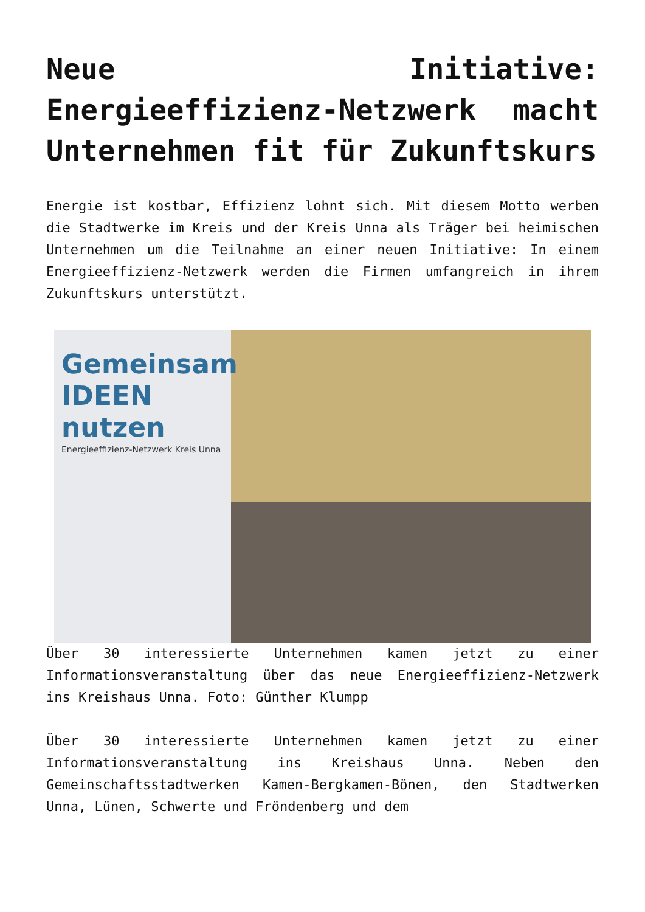Neue Initiative: Energieeffizienz-Netzwerk macht Unternehmen fit für Zukunftskurs
Energie ist kostbar, Effizienz lohnt sich. Mit diesem Motto werben die Stadtwerke im Kreis und der Kreis Unna als Träger bei heimischen Unternehmen um die Teilnahme an einer neuen Initiative: In einem Energieeffizienz-Netzwerk werden die Firmen umfangreich in ihrem Zukunftskurs unterstützt.
Gemeinsam IDEEN nutzen
Energieeffizienz-Netzwerk Kreis Unna
Über 30 interessierte Unternehmen kamen jetzt zu einer Informationsveranstaltung über das neue Energieeffizienz-Netzwerk ins Kreishaus Unna. Foto: Günther Klumpp
Über 30 interessierte Unternehmen kamen jetzt zu einer Informationsveranstaltung ins Kreishaus Unna. Neben den Gemeinschaftsstadtwerken Kamen-Bergkamen-Bönen, den Stadtwerken Unna, Lünen, Schwerte und Fröndenberg und dem